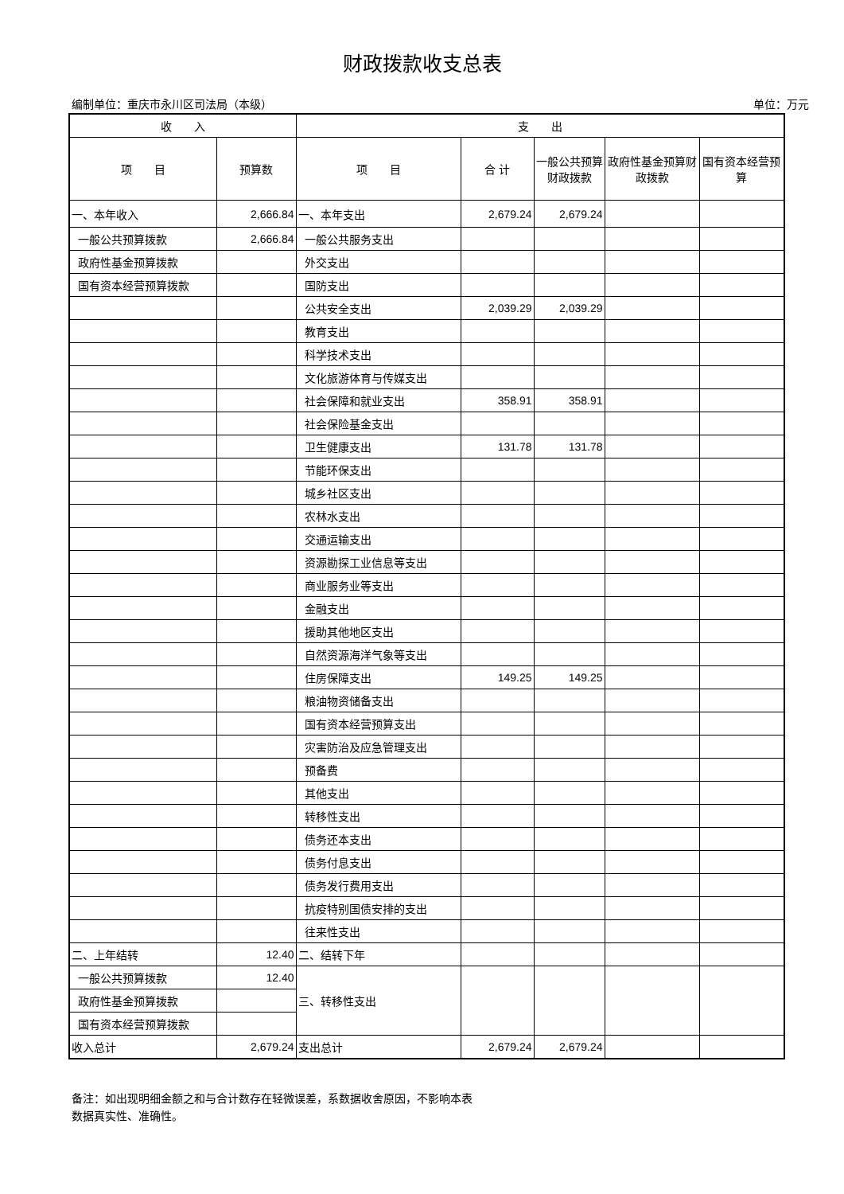财政拨款收支总表
编制单位：重庆市永川区司法局（本级） 单位：万元
| 收 入 | | 支 出 | | | | |
| --- | --- | --- | --- | --- | --- | --- |
| 项 目 | 预算数 | 项 目 | 合 计 | 一般公共预算财政拨款 | 政府性基金预算财政拨款 | 国有资本经营预算 |
| 一、本年收入 | 2,666.84 | 一、本年支出 | 2,679.24 | 2,679.24 | | |
| 一般公共预算拨款 | 2,666.84 | 一般公共服务支出 | | | | |
| 政府性基金预算拨款 | | 外交支出 | | | | |
| 国有资本经营预算拨款 | | 国防支出 | | | | |
| | | 公共安全支出 | 2,039.29 | 2,039.29 | | |
| | | 教育支出 | | | | |
| | | 科学技术支出 | | | | |
| | | 文化旅游体育与传媒支出 | | | | |
| | | 社会保障和就业支出 | 358.91 | 358.91 | | |
| | | 社会保险基金支出 | | | | |
| | | 卫生健康支出 | 131.78 | 131.78 | | |
| | | 节能环保支出 | | | | |
| | | 城乡社区支出 | | | | |
| | | 农林水支出 | | | | |
| | | 交通运输支出 | | | | |
| | | 资源勘探工业信息等支出 | | | | |
| | | 商业服务业等支出 | | | | |
| | | 金融支出 | | | | |
| | | 援助其他地区支出 | | | | |
| | | 自然资源海洋气象等支出 | | | | |
| | | 住房保障支出 | 149.25 | 149.25 | | |
| | | 粮油物资储备支出 | | | | |
| | | 国有资本经营预算支出 | | | | |
| | | 灾害防治及应急管理支出 | | | | |
| | | 预备费 | | | | |
| | | 其他支出 | | | | |
| | | 转移性支出 | | | | |
| | | 债务还本支出 | | | | |
| | | 债务付息支出 | | | | |
| | | 债务发行费用支出 | | | | |
| | | 抗疫特别国债安排的支出 | | | | |
| | | 往来性支出 | | | | |
| 二、上年结转 | 12.40 | 二、结转下年 | | | | |
| 一般公共预算拨款 | 12.40 | 三、转移性支出 | | | | |
| 政府性基金预算拨款 | | | | | | |
| 国有资本经营预算拨款 | | | | | | |
| 收入总计 | 2,679.24 | 支出总计 | 2,679.24 | 2,679.24 | | |
备注：如出现明细金额之和与合计数存在轻微误差，系数据收舍原因，不影响本表
数据真实性、准确性。